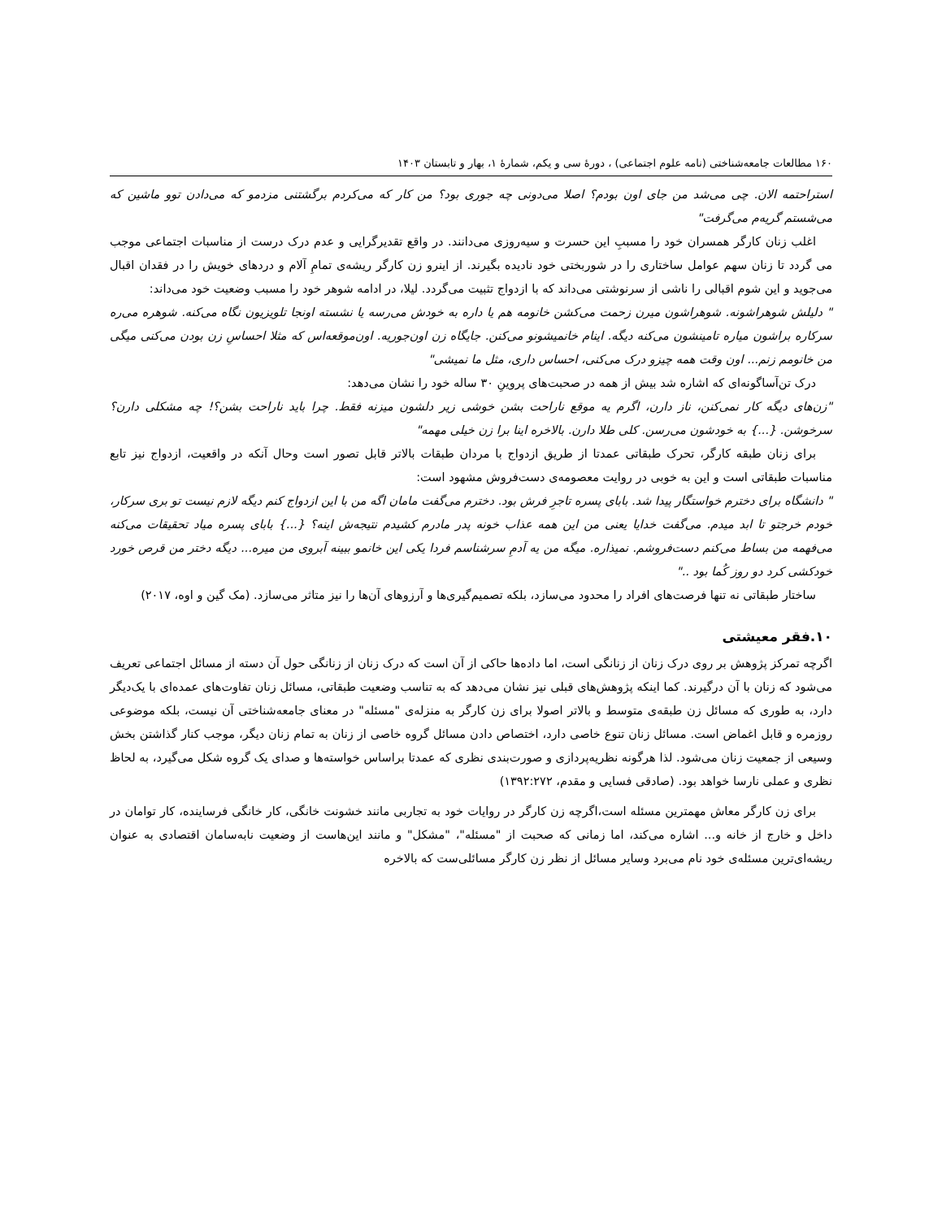۱۶۰ مطالعات جامعه‌شناختی (نامه علوم اجتماعی) ، دورهٔ سی و یکم، شمارهٔ ۱، بهار و تابستان ۱۴۰۳
استراحتمه الان. چی می‌شد من جای اون بودم؟ اصلا می‌دونی چه جوری بود؟ من کار که می‌کردم برگشتنی مزدمو که می‌دادن توو ماشین که می‌شستم گریه‌م می‌گرفت"
اغلب زنان کارگر همسران خود را مسببِ این حسرت و سیه‌روزی می‌دانند. در واقع تقدیرگرایی و عدم درک درست از مناسبات اجتماعی موجب می گردد تا زنان سهم عوامل ساختاری را در شوربختی خود نادیده بگیرند. از اینرو زن کارگر ریشه‌ی تمامِ آلام و دردهای خویش را در فقدان اقبال می‌جوید و این شوم اقبالی را ناشی از سرنوشتی می‌داند که با ازدواج تثبیت می‌گردد. لیلا، در ادامه شوهر خود را مسبب وضعیت خود می‌داند:
" دلیلش شوهراشونه. شوهراشون میرن زحمت می‌کشن خانومه هم یا داره به خودش می‌رسه یا نشسته اونجا تلویزیون نگاه می‌کنه. شوهره می‌ره سرکاره براشون میاره تامینشون می‌کنه دیگه. اینام خانمیشونو می‌کنن. جایگاه زن اون‌جوریه. اون‌موقعه‌اس که مثلا احساسِ زن بودن می‌کنی میگی من خانومم زنم... اون وقت همه چیزو درک می‌کنی، احساس داری، مثل ما نمیشی"
درک تن‌آساگونه‌ای که اشاره شد بیش از همه در صحبت‌های پروینِ ۳۰ ساله خود را نشان می‌دهد:
"زن‌های دیگه کار نمی‌کنن، ناز دارن، اگرم یه موقع ناراحت بشن خوشی زیر دلشون میزنه فقط. چرا باید ناراحت بشن؟! چه مشکلی دارن؟ سرخوشن. {...} به خودشون می‌رسن. کلی طلا دارن. بالاخره اینا برا زن خیلی مهمه"
برای زنان طبقه کارگر، تحرک طبقاتی عمدتا از طریق ازدواج با مردان طبقات بالاتر قابل تصور است وحال آنکه در واقعیت، ازدواج نیز تابع مناسبات طبقاتی است و این به خوبی در روایت معصومه‌ی دست‌فروش مشهود است:
" دانشگاه برای دخترم خواستگار پیدا شد. بابای پسره تاجرِ فرش بود. دخترم می‌گفت مامان اگه من با این ازدواج کنم دیگه لازم نیست تو بری سرکار، خودم خرجتو تا ابد میدم. می‌گفت خدایا یعنی من این همه عذاب خونه پدر مادرم کشیدم نتیجه‌ش اینه؟ {...} بابای پسره میاد تحقیقات می‌کنه می‌فهمه من بساط می‌کنم دست‌فروشم. نمیذاره. میگه من یه آدمِ سرشناسم فردا یکی این خانمو ببینه آبروی من میره... دیگه دختر من قرص خورد خودکشی کرد دو روز کُما بود .."
ساختار طبقاتی نه تنها فرصت‌های افراد را محدود می‌سازد، بلکه تصمیم‌گیری‌ها و آرزوهای آن‌ها را نیز متاثر می‌سازد. (مک گین و اوه، ۲۰۱۷)
۱۰.فقر معیشتی
اگرچه تمرکز پژوهش بر روی درک زنان از زنانگی است، اما داده‌ها حاکی از آن است که درک زنان از زنانگی حول آن دسته از مسائل اجتماعی تعریف می‌شود که زنان با آن درگیرند. کما اینکه پژوهش‌های قبلی نیز نشان می‌دهد که به تناسب وضعیت طبقاتی، مسائل زنان تفاوت‌های عمده‌ای با یک‌دیگر دارد، به طوری که مسائل زن طبقه‌ی متوسط و بالاتر اصولا برای زن کارگر به منزله‌ی "مسئله" در معنای جامعه‌شناختی آن نیست، بلکه موضوعی روزمره و قابل اغماض است. مسائل زنان تنوع خاصی دارد، اختصاص دادن مسائل گروه خاصی از زنان به تمام زنان دیگر، موجب کنار گذاشتن بخش وسیعی از جمعیت زنان می‌شود. لذا هرگونه نظریه‌پردازی و صورت‌بندی نظری که عمدتا براساس خواسته‌ها و صدای یک گروه شکل می‌گیرد، به لحاظ نظری و عملی نارسا خواهد بود. (صادقی فسایی و مقدم، ۱۳۹۲:۲۷۲)
برای زن کارگر معاش مهمترین مسئله است،اگرچه زن کارگر در روایات خود به تجاربی مانند خشونت خانگی، کار خانگی فرساینده، کار توامان در داخل و خارج از خانه و... اشاره می‌کند، اما زمانی که صحبت از "مسئله"، "مشکل" و مانند این‌هاست از وضعیت نابه‌سامان اقتصادی به عنوان ریشه‌ای‌ترین مسئله‌ی خود نام می‌برد وسایر مسائل از نظر زن کارگر مسائلی‌ست که بالاخره